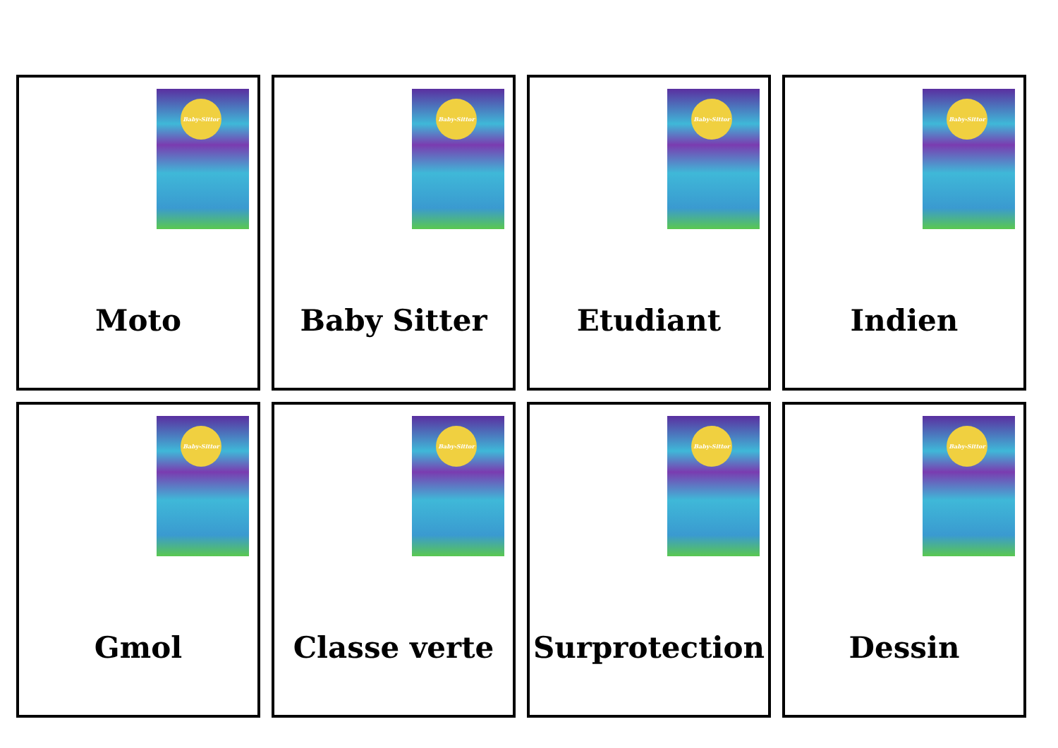Baby-Sittor
Moto
Baby-Sittor
Baby Sitter
Baby-Sittor
Etudiant
Baby-Sittor
Indien
Baby-Sittor
Gmol
Baby-Sittor
Classe verte
Baby-Sittor
Surprotection
Baby-Sittor
Dessin